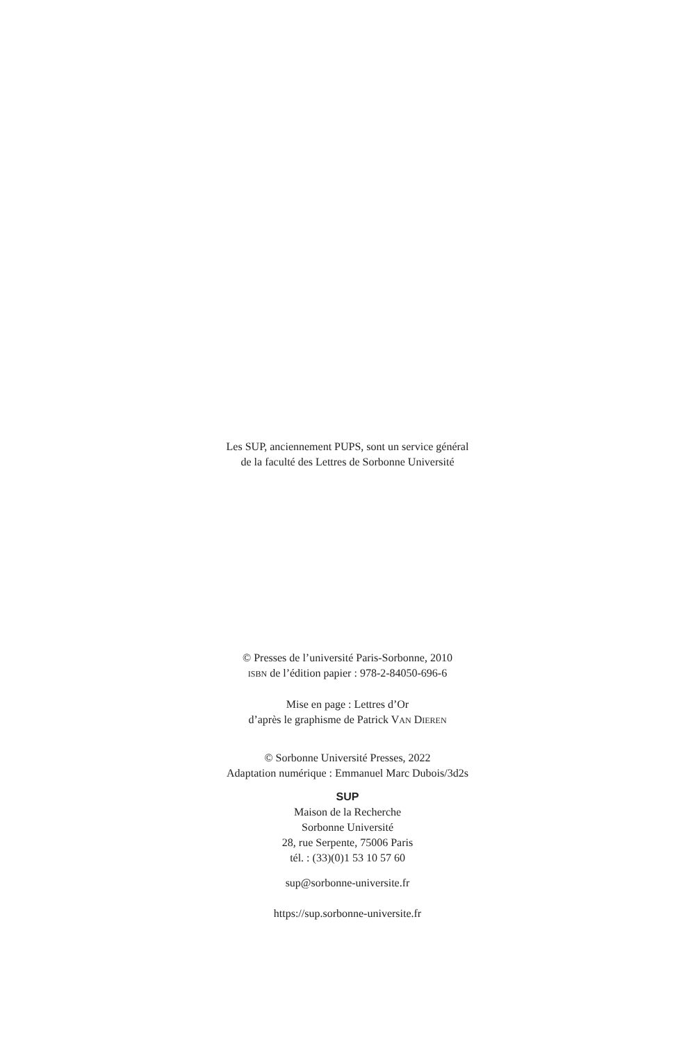Les SUP, anciennement PUPS, sont un service général
de la faculté des Lettres de Sorbonne Université
© Presses de l’université Paris-Sorbonne, 2010
ISBN de l’édition papier : 978-2-84050-696-6
Mise en page : Lettres d’Or
d’après le graphisme de Patrick VAN DIEREN
© Sorbonne Université Presses, 2022
Adaptation numérique : Emmanuel Marc Dubois/3d2s
SUP
Maison de la Recherche
Sorbonne Université
28, rue Serpente, 75006 Paris
tél. : (33)(0)1 53 10 57 60
sup@sorbonne-universite.fr
https://sup.sorbonne-universite.fr